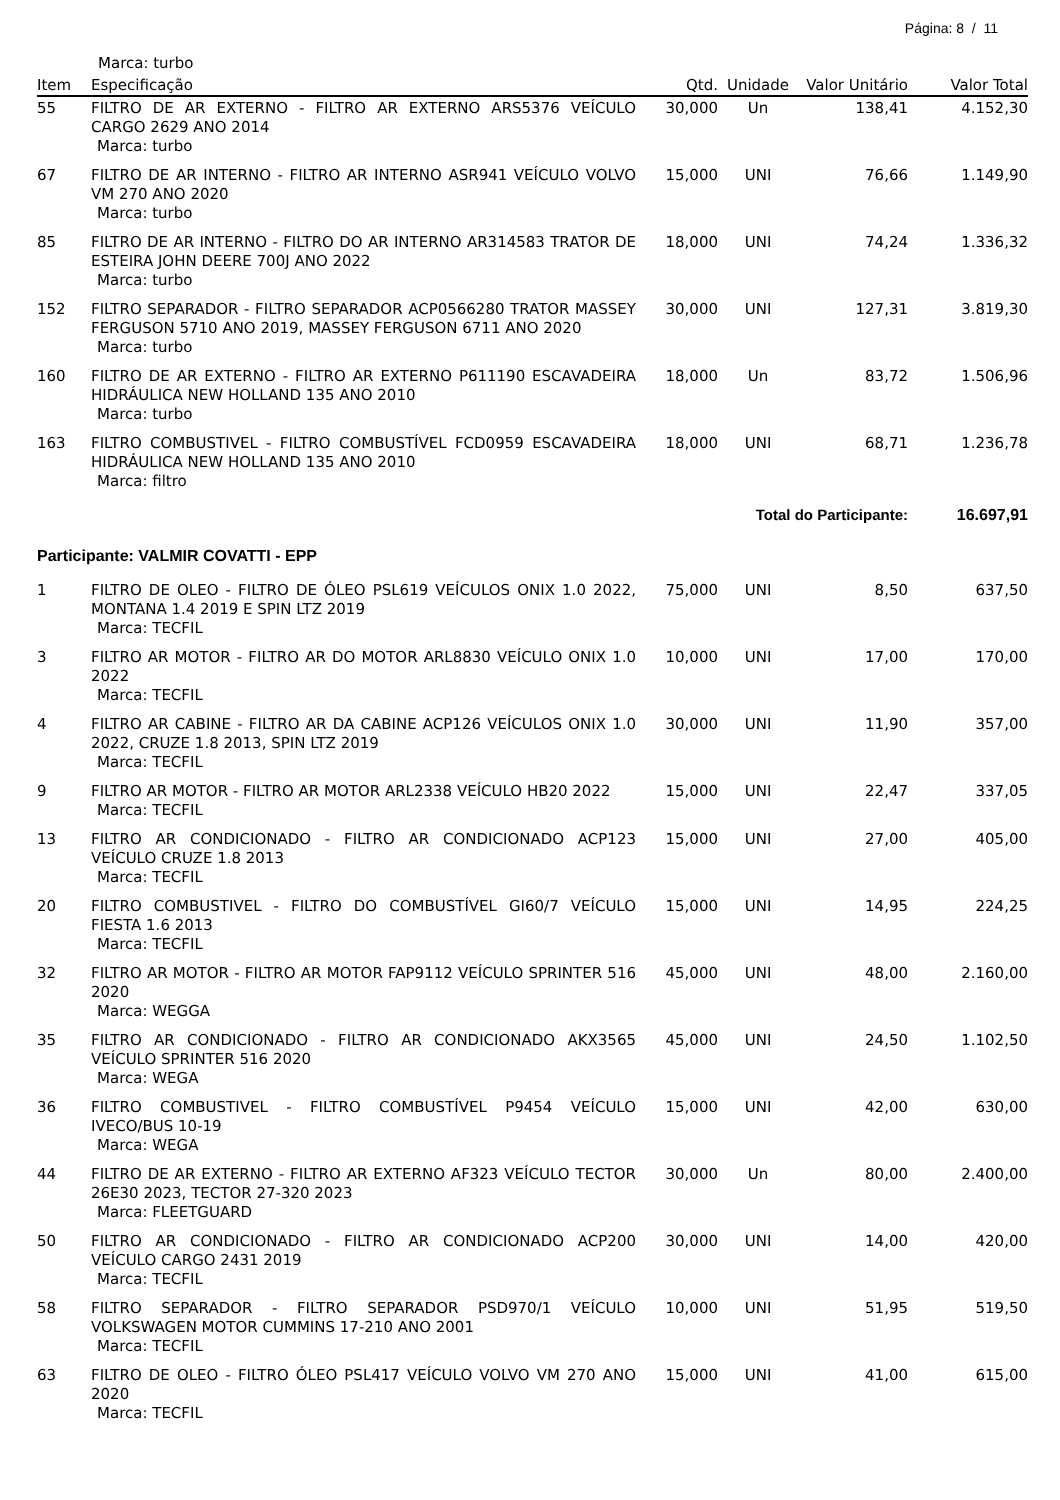Página: 8 / 11
Marca: turbo
| Item | Especificação | Qtd. | Unidade | Valor Unitário | Valor Total |
| --- | --- | --- | --- | --- | --- |
| 55 | FILTRO DE AR EXTERNO - FILTRO AR EXTERNO ARS5376 VEÍCULO CARGO 2629 ANO 2014 Marca: turbo | 30,000 | Un | 138,41 | 4.152,30 |
| 67 | FILTRO DE AR INTERNO - FILTRO AR INTERNO ASR941 VEÍCULO VOLVO VM 270 ANO 2020 Marca: turbo | 15,000 | UNI | 76,66 | 1.149,90 |
| 85 | FILTRO DE AR INTERNO - FILTRO DO AR INTERNO AR314583 TRATOR DE ESTEIRA JOHN DEERE 700J ANO 2022 Marca: turbo | 18,000 | UNI | 74,24 | 1.336,32 |
| 152 | FILTRO SEPARADOR - FILTRO SEPARADOR ACP0566280 TRATOR MASSEY FERGUSON 5710 ANO 2019, MASSEY FERGUSON 6711 ANO 2020 Marca: turbo | 30,000 | UNI | 127,31 | 3.819,30 |
| 160 | FILTRO DE AR EXTERNO - FILTRO AR EXTERNO P611190 ESCAVADEIRA HIDRÁULICA NEW HOLLAND 135 ANO 2010 Marca: turbo | 18,000 | Un | 83,72 | 1.506,96 |
| 163 | FILTRO COMBUSTIVEL - FILTRO COMBUSTÍVEL FCD0959 ESCAVADEIRA HIDRÁULICA NEW HOLLAND 135 ANO 2010 Marca: filtro | 18,000 | UNI | 68,71 | 1.236,78 |
| | | Total do Participante: | | | 16.697,91 |
| Participante: VALMIR COVATTI - EPP | | | | | |
| 1 | FILTRO DE OLEO - FILTRO DE ÓLEO PSL619 VEÍCULOS ONIX 1.0 2022, MONTANA 1.4 2019 E SPIN LTZ 2019 Marca: TECFIL | 75,000 | UNI | 8,50 | 637,50 |
| 3 | FILTRO AR MOTOR - FILTRO AR DO MOTOR ARL8830 VEÍCULO ONIX 1.0 2022 Marca: TECFIL | 10,000 | UNI | 17,00 | 170,00 |
| 4 | FILTRO AR CABINE - FILTRO AR DA CABINE ACP126 VEÍCULOS ONIX 1.0 2022, CRUZE 1.8 2013, SPIN LTZ 2019 Marca: TECFIL | 30,000 | UNI | 11,90 | 357,00 |
| 9 | FILTRO AR MOTOR - FILTRO AR MOTOR ARL2338 VEÍCULO HB20 2022 Marca: TECFIL | 15,000 | UNI | 22,47 | 337,05 |
| 13 | FILTRO AR CONDICIONADO - FILTRO AR CONDICIONADO ACP123 VEÍCULO CRUZE 1.8 2013 Marca: TECFIL | 15,000 | UNI | 27,00 | 405,00 |
| 20 | FILTRO COMBUSTIVEL - FILTRO DO COMBUSTÍVEL GI60/7 VEÍCULO FIESTA 1.6 2013 Marca: TECFIL | 15,000 | UNI | 14,95 | 224,25 |
| 32 | FILTRO AR MOTOR - FILTRO AR MOTOR FAP9112 VEÍCULO SPRINTER 516 2020 Marca: WEGGA | 45,000 | UNI | 48,00 | 2.160,00 |
| 35 | FILTRO AR CONDICIONADO - FILTRO AR CONDICIONADO AKX3565 VEÍCULO SPRINTER 516 2020 Marca: WEGA | 45,000 | UNI | 24,50 | 1.102,50 |
| 36 | FILTRO COMBUSTIVEL - FILTRO COMBUSTÍVEL P9454 VEÍCULO IVECO/BUS 10-19 Marca: WEGA | 15,000 | UNI | 42,00 | 630,00 |
| 44 | FILTRO DE AR EXTERNO - FILTRO AR EXTERNO AF323 VEÍCULO TECTOR 26E30 2023, TECTOR 27-320 2023 Marca: FLEETGUARD | 30,000 | Un | 80,00 | 2.400,00 |
| 50 | FILTRO AR CONDICIONADO - FILTRO AR CONDICIONADO ACP200 VEÍCULO CARGO 2431 2019 Marca: TECFIL | 30,000 | UNI | 14,00 | 420,00 |
| 58 | FILTRO SEPARADOR - FILTRO SEPARADOR PSD970/1 VEÍCULO VOLKSWAGEN MOTOR CUMMINS 17-210 ANO 2001 Marca: TECFIL | 10,000 | UNI | 51,95 | 519,50 |
| 63 | FILTRO DE OLEO - FILTRO ÓLEO PSL417 VEÍCULO VOLVO VM 270 ANO 2020 Marca: TECFIL | 15,000 | UNI | 41,00 | 615,00 |